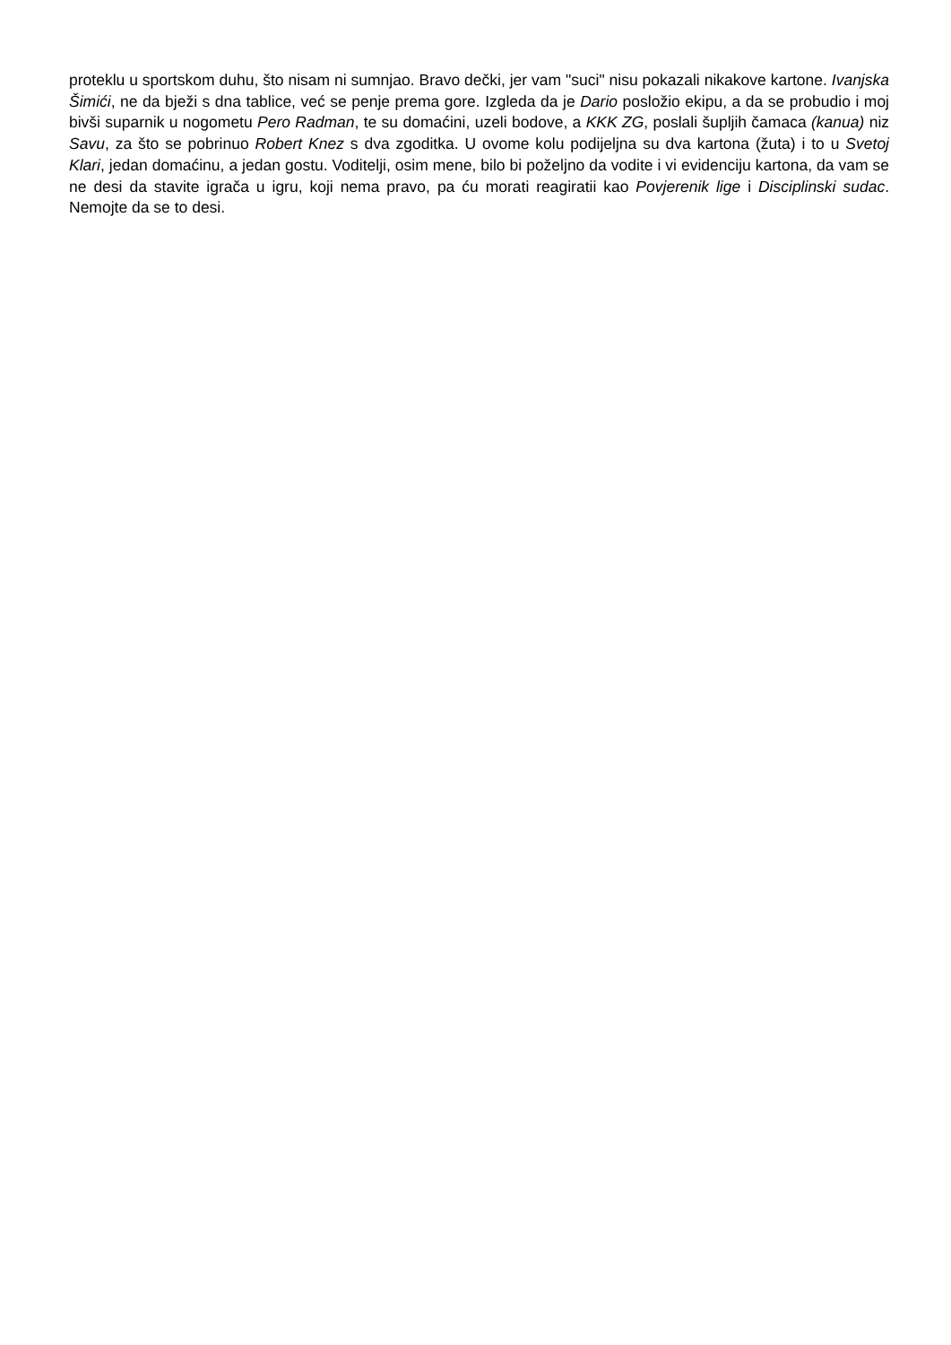proteklu u sportskom duhu, što nisam ni sumnjao. Bravo dečki, jer vam "suci" nisu pokazali nikakove kartone. Ivanjska Šimići, ne da bježi s dna tablice, već se penje prema gore. Izgleda da je Dario posložio ekipu, a da se probudio i moj bivši suparnik u nogometu Pero Radman, te su domaćini, uzeli bodove, a KKK ZG, poslali šupljih čamaca (kanua) niz Savu, za što se pobrinuo Robert Knez s dva zgoditka. U ovome kolu podijeljna su dva kartona (žuta) i to u Svetoj Klari, jedan domaćinu, a jedan gostu. Voditelji, osim mene, bilo bi poželjno da vodite i vi evidenciju kartona, da vam se ne desi da stavite igrača u igru, koji nema pravo, pa ću morati reagiratii kao Povjerenik lige i Disciplinski sudac. Nemojte da se to desi.